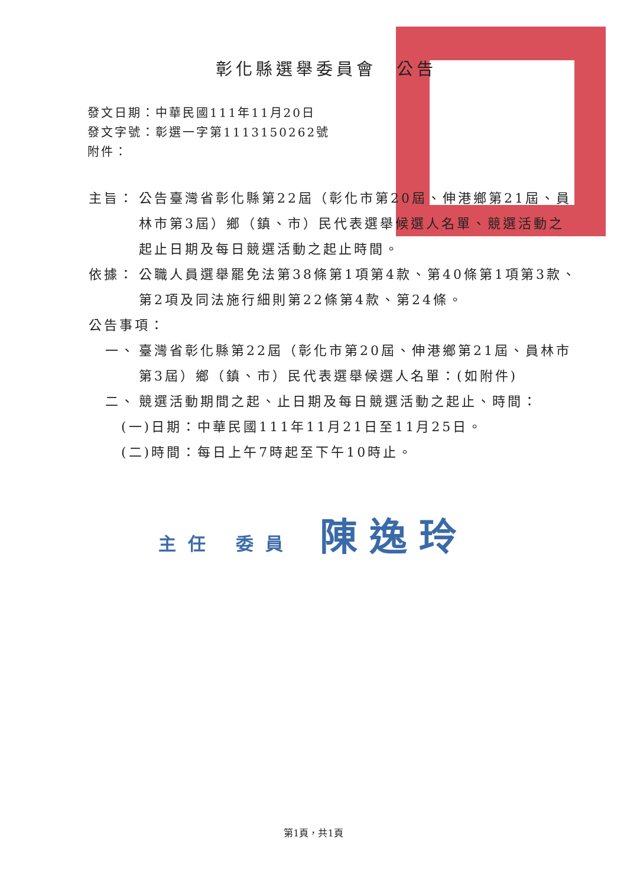彰化縣選舉委員會　公告
發文日期：中華民國111年11月20日
發文字號：彰選一字第1113150262號
附件：
主旨： 公告臺灣省彰化縣第22屆（彰化市第20屆、伸港鄉第21屆、員林市第3屆）鄉（鎮、市）民代表選舉候選人名單、競選活動之起止日期及每日競選活動之起止時間。
依據： 公職人員選舉罷免法第38條第1項第4款、第40條第1項第3款、第2項及同法施行細則第22條第4款、第24條。
公告事項：
一、 臺灣省彰化縣第22屆（彰化市第20屆、伸港鄉第21屆、員林市第3屆）鄉（鎮、市）民代表選舉候選人名單：(如附件)
二、 競選活動期間之起、止日期及每日競選活動之起止、時間：
(一)日期：中華民國111年11月21日至11月25日。
(二)時間：每日上午7時起至下午10時止。
主任 委員 陳逸玲
第1頁，共1頁